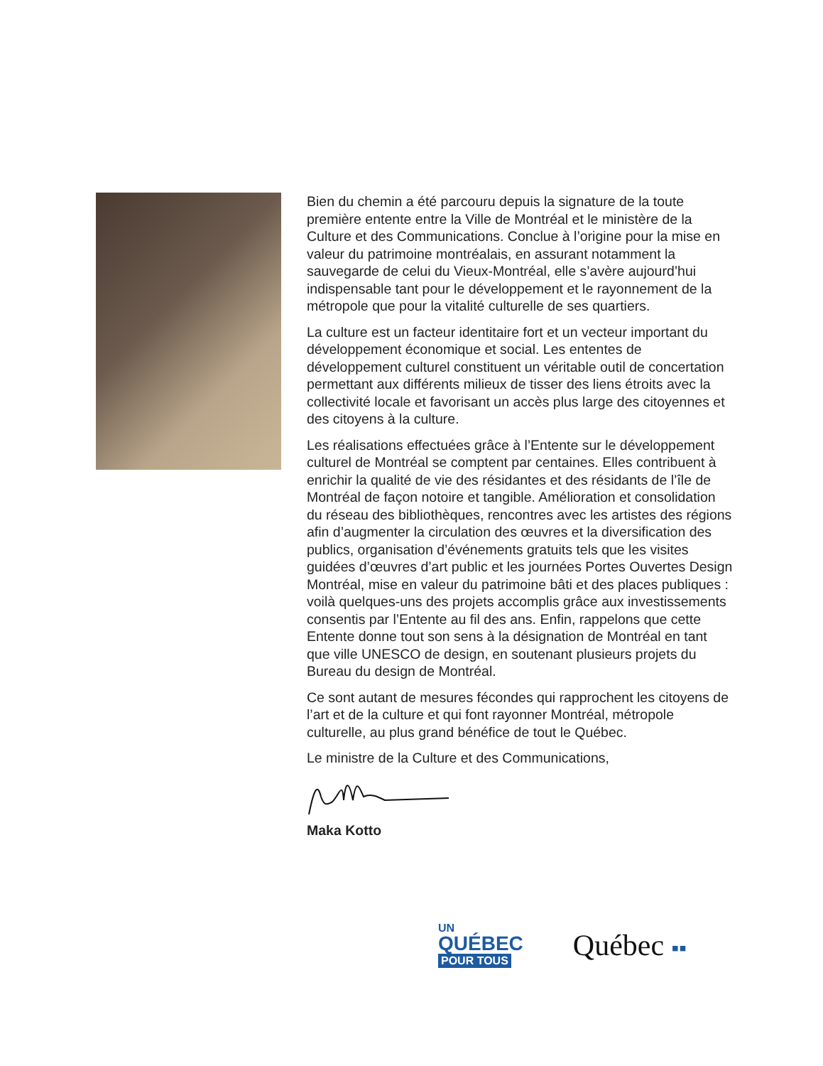Bien du chemin a été parcouru depuis la signature de la toute première entente entre la Ville de Montréal et le ministère de la Culture et des Communications. Conclue à l’origine pour la mise en valeur du patrimoine montréalais, en assurant notamment la sauvegarde de celui du Vieux-Montréal, elle s’avère aujourd’hui indispensable tant pour le développement et le rayonnement de la métropole que pour la vitalité culturelle de ses quartiers.
La culture est un facteur identitaire fort et un vecteur important du développement économique et social. Les ententes de développement culturel constituent un véritable outil de concertation permettant aux différents milieux de tisser des liens étroits avec la collectivité locale et favorisant un accès plus large des citoyennes et des citoyens à la culture.
Les réalisations effectuées grâce à l’Entente sur le développement culturel de Montréal se comptent par centaines. Elles contribuent à enrichir la qualité de vie des résidantes et des résidants de l’île de Montréal de façon notoire et tangible. Amélioration et consolidation du réseau des bibliothèques, rencontres avec les artistes des régions afin d’augmenter la circulation des œuvres et la diversification des publics, organisation d’événements gratuits tels que les visites guidées d’œuvres d’art public et les journées Portes Ouvertes Design Montréal, mise en valeur du patrimoine bâti et des places publiques : voilà quelques-uns des projets accomplis grâce aux investissements consentis par l’Entente au fil des ans. Enfin, rappelons que cette Entente donne tout son sens à la désignation de Montréal en tant que ville UNESCO de design, en soutenant plusieurs projets du Bureau du design de Montréal.
Ce sont autant de mesures fécondes qui rapprochent les citoyens de l’art et de la culture et qui font rayonner Montréal, métropole culturelle, au plus grand bénéfice de tout le Québec.
Le ministre de la Culture et des Communications,
Maka Kotto
UN
QUÉBEC
POUR TOUS
Québec ▪▪